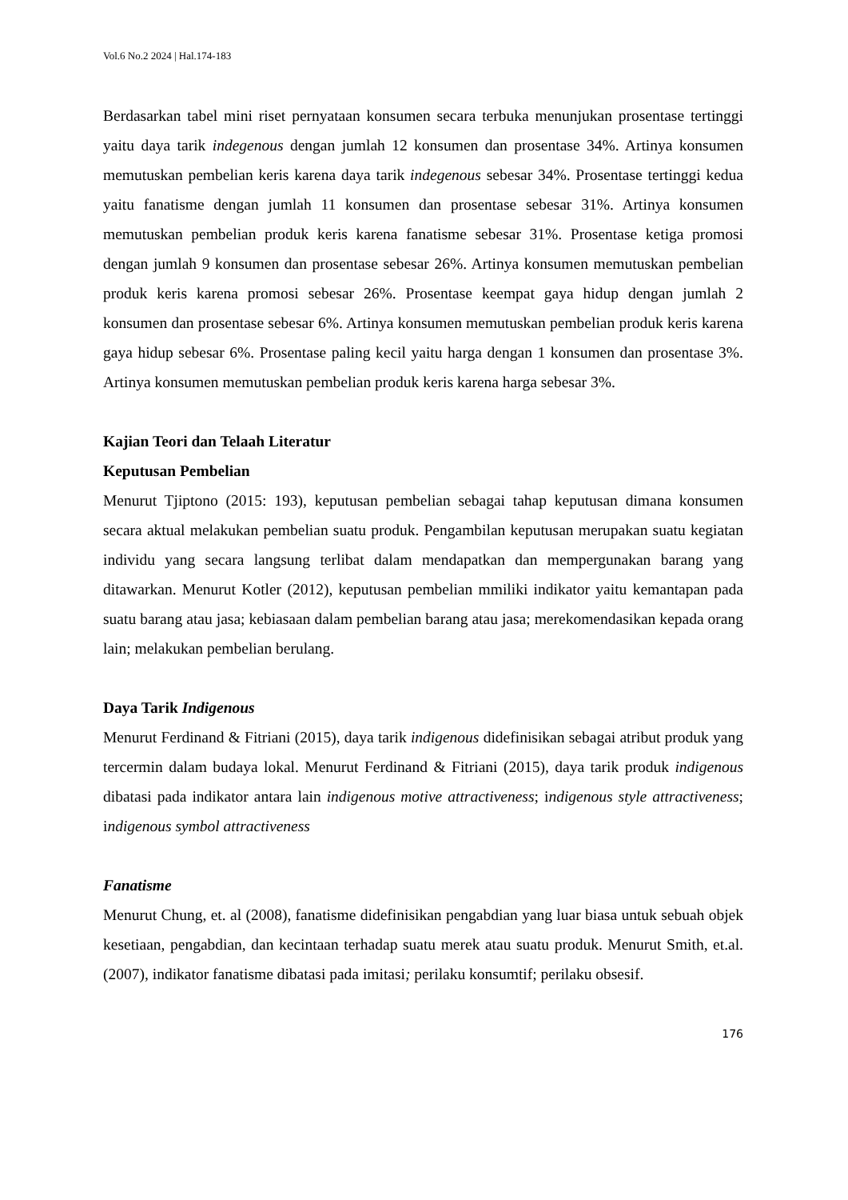Vol.6 No.2 2024 | Hal.174-183
Berdasarkan tabel mini riset pernyataan konsumen secara terbuka menunjukan prosentase tertinggi yaitu daya tarik indegenous dengan jumlah 12 konsumen dan prosentase 34%. Artinya konsumen memutuskan pembelian keris karena daya tarik indegenous sebesar 34%. Prosentase tertinggi kedua yaitu fanatisme dengan jumlah 11 konsumen dan prosentase sebesar 31%. Artinya konsumen memutuskan pembelian produk keris karena fanatisme sebesar 31%. Prosentase ketiga promosi dengan jumlah 9 konsumen dan prosentase sebesar 26%. Artinya konsumen memutuskan pembelian produk keris karena promosi sebesar 26%. Prosentase keempat gaya hidup dengan jumlah 2 konsumen dan prosentase sebesar 6%. Artinya konsumen memutuskan pembelian produk keris karena gaya hidup sebesar 6%. Prosentase paling kecil yaitu harga dengan 1 konsumen dan prosentase 3%. Artinya konsumen memutuskan pembelian produk keris karena harga sebesar 3%.
Kajian Teori dan Telaah Literatur
Keputusan Pembelian
Menurut Tjiptono (2015: 193), keputusan pembelian sebagai tahap keputusan dimana konsumen secara aktual melakukan pembelian suatu produk. Pengambilan keputusan merupakan suatu kegiatan individu yang secara langsung terlibat dalam mendapatkan dan mempergunakan barang yang ditawarkan. Menurut Kotler (2012), keputusan pembelian mmiliki indikator yaitu kemantapan pada suatu barang atau jasa; kebiasaan dalam pembelian barang atau jasa; merekomendasikan kepada orang lain; melakukan pembelian berulang.
Daya Tarik Indigenous
Menurut Ferdinand & Fitriani (2015), daya tarik indigenous didefinisikan sebagai atribut produk yang tercermin dalam budaya lokal. Menurut Ferdinand & Fitriani (2015), daya tarik produk indigenous dibatasi pada indikator antara lain indigenous motive attractiveness; indigenous style attractiveness; indigenous symbol attractiveness
Fanatisme
Menurut Chung, et. al (2008), fanatisme didefinisikan pengabdian yang luar biasa untuk sebuah objek kesetiaan, pengabdian, dan kecintaan terhadap suatu merek atau suatu produk. Menurut Smith, et.al. (2007), indikator fanatisme dibatasi pada imitasi; perilaku konsumtif; perilaku obsesif.
176